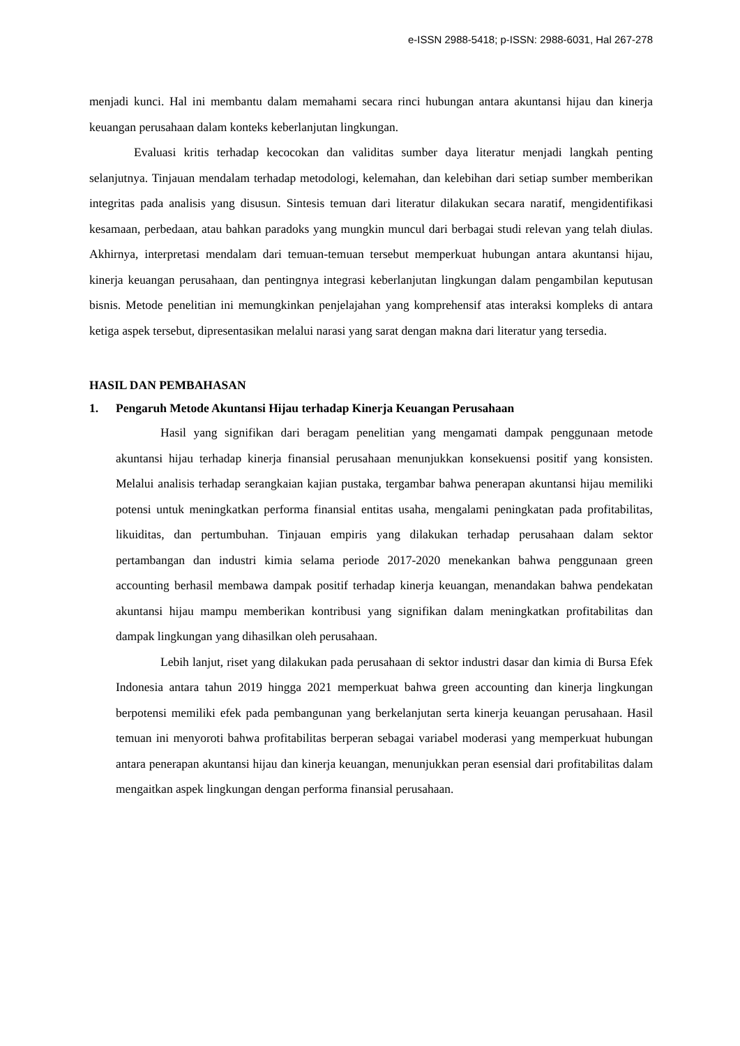e-ISSN 2988-5418; p-ISSN: 2988-6031, Hal 267-278
menjadi kunci. Hal ini membantu dalam memahami secara rinci hubungan antara akuntansi hijau dan kinerja keuangan perusahaan dalam konteks keberlanjutan lingkungan.
Evaluasi kritis terhadap kecocokan dan validitas sumber daya literatur menjadi langkah penting selanjutnya. Tinjauan mendalam terhadap metodologi, kelemahan, dan kelebihan dari setiap sumber memberikan integritas pada analisis yang disusun. Sintesis temuan dari literatur dilakukan secara naratif, mengidentifikasi kesamaan, perbedaan, atau bahkan paradoks yang mungkin muncul dari berbagai studi relevan yang telah diulas. Akhirnya, interpretasi mendalam dari temuan-temuan tersebut memperkuat hubungan antara akuntansi hijau, kinerja keuangan perusahaan, dan pentingnya integrasi keberlanjutan lingkungan dalam pengambilan keputusan bisnis. Metode penelitian ini memungkinkan penjelajahan yang komprehensif atas interaksi kompleks di antara ketiga aspek tersebut, dipresentasikan melalui narasi yang sarat dengan makna dari literatur yang tersedia.
HASIL DAN PEMBAHASAN
1. Pengaruh Metode Akuntansi Hijau terhadap Kinerja Keuangan Perusahaan
Hasil yang signifikan dari beragam penelitian yang mengamati dampak penggunaan metode akuntansi hijau terhadap kinerja finansial perusahaan menunjukkan konsekuensi positif yang konsisten. Melalui analisis terhadap serangkaian kajian pustaka, tergambar bahwa penerapan akuntansi hijau memiliki potensi untuk meningkatkan performa finansial entitas usaha, mengalami peningkatan pada profitabilitas, likuiditas, dan pertumbuhan. Tinjauan empiris yang dilakukan terhadap perusahaan dalam sektor pertambangan dan industri kimia selama periode 2017-2020 menekankan bahwa penggunaan green accounting berhasil membawa dampak positif terhadap kinerja keuangan, menandakan bahwa pendekatan akuntansi hijau mampu memberikan kontribusi yang signifikan dalam meningkatkan profitabilitas dan dampak lingkungan yang dihasilkan oleh perusahaan.
Lebih lanjut, riset yang dilakukan pada perusahaan di sektor industri dasar dan kimia di Bursa Efek Indonesia antara tahun 2019 hingga 2021 memperkuat bahwa green accounting dan kinerja lingkungan berpotensi memiliki efek pada pembangunan yang berkelanjutan serta kinerja keuangan perusahaan. Hasil temuan ini menyoroti bahwa profitabilitas berperan sebagai variabel moderasi yang memperkuat hubungan antara penerapan akuntansi hijau dan kinerja keuangan, menunjukkan peran esensial dari profitabilitas dalam mengaitkan aspek lingkungan dengan performa finansial perusahaan.